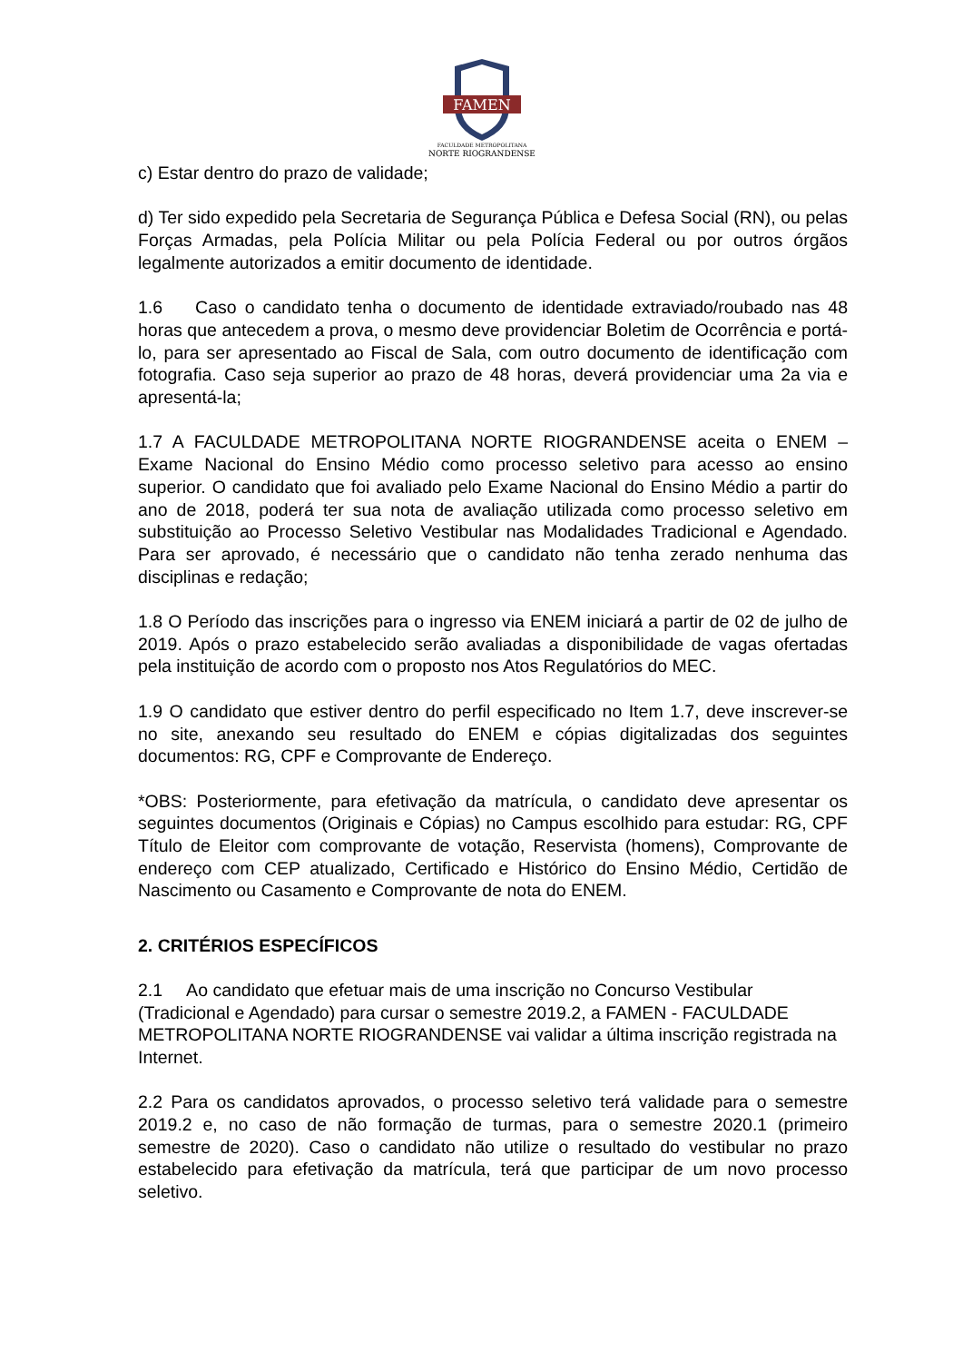FAMEN
FACULDADE METROPOLITANA
NORTE RIOGRANDENSE
c) Estar dentro do prazo de validade;
d) Ter sido expedido pela Secretaria de Segurança Pública e Defesa Social (RN), ou pelas Forças Armadas, pela Polícia Militar ou pela Polícia Federal ou por outros órgãos legalmente autorizados a emitir documento de identidade.
1.6 Caso o candidato tenha o documento de identidade extraviado/roubado nas 48 horas que antecedem a prova, o mesmo deve providenciar Boletim de Ocorrência e portá-lo, para ser apresentado ao Fiscal de Sala, com outro documento de identificação com fotografia. Caso seja superior ao prazo de 48 horas, deverá providenciar uma 2a via e apresentá-la;
1.7 A FACULDADE METROPOLITANA NORTE RIOGRANDENSE aceita o ENEM – Exame Nacional do Ensino Médio como processo seletivo para acesso ao ensino superior. O candidato que foi avaliado pelo Exame Nacional do Ensino Médio a partir do ano de 2018, poderá ter sua nota de avaliação utilizada como processo seletivo em substituição ao Processo Seletivo Vestibular nas Modalidades Tradicional e Agendado. Para ser aprovado, é necessário que o candidato não tenha zerado nenhuma das disciplinas e redação;
1.8 O Período das inscrições para o ingresso via ENEM iniciará a partir de 02 de julho de 2019. Após o prazo estabelecido serão avaliadas a disponibilidade de vagas ofertadas pela instituição de acordo com o proposto nos Atos Regulatórios do MEC.
1.9 O candidato que estiver dentro do perfil especificado no Item 1.7, deve inscrever-se no site, anexando seu resultado do ENEM e cópias digitalizadas dos seguintes documentos: RG, CPF e Comprovante de Endereço.
*OBS: Posteriormente, para efetivação da matrícula, o candidato deve apresentar os seguintes documentos (Originais e Cópias) no Campus escolhido para estudar: RG, CPF Título de Eleitor com comprovante de votação, Reservista (homens), Comprovante de endereço com CEP atualizado, Certificado e Histórico do Ensino Médio, Certidão de Nascimento ou Casamento e Comprovante de nota do ENEM.
2. CRITÉRIOS ESPECÍFICOS
2.1 Ao candidato que efetuar mais de uma inscrição no Concurso Vestibular (Tradicional e Agendado) para cursar o semestre 2019.2, a FAMEN - FACULDADE METROPOLITANA NORTE RIOGRANDENSE vai validar a última inscrição registrada na Internet.
2.2 Para os candidatos aprovados, o processo seletivo terá validade para o semestre 2019.2 e, no caso de não formação de turmas, para o semestre 2020.1 (primeiro semestre de 2020). Caso o candidato não utilize o resultado do vestibular no prazo estabelecido para efetivação da matrícula, terá que participar de um novo processo seletivo.